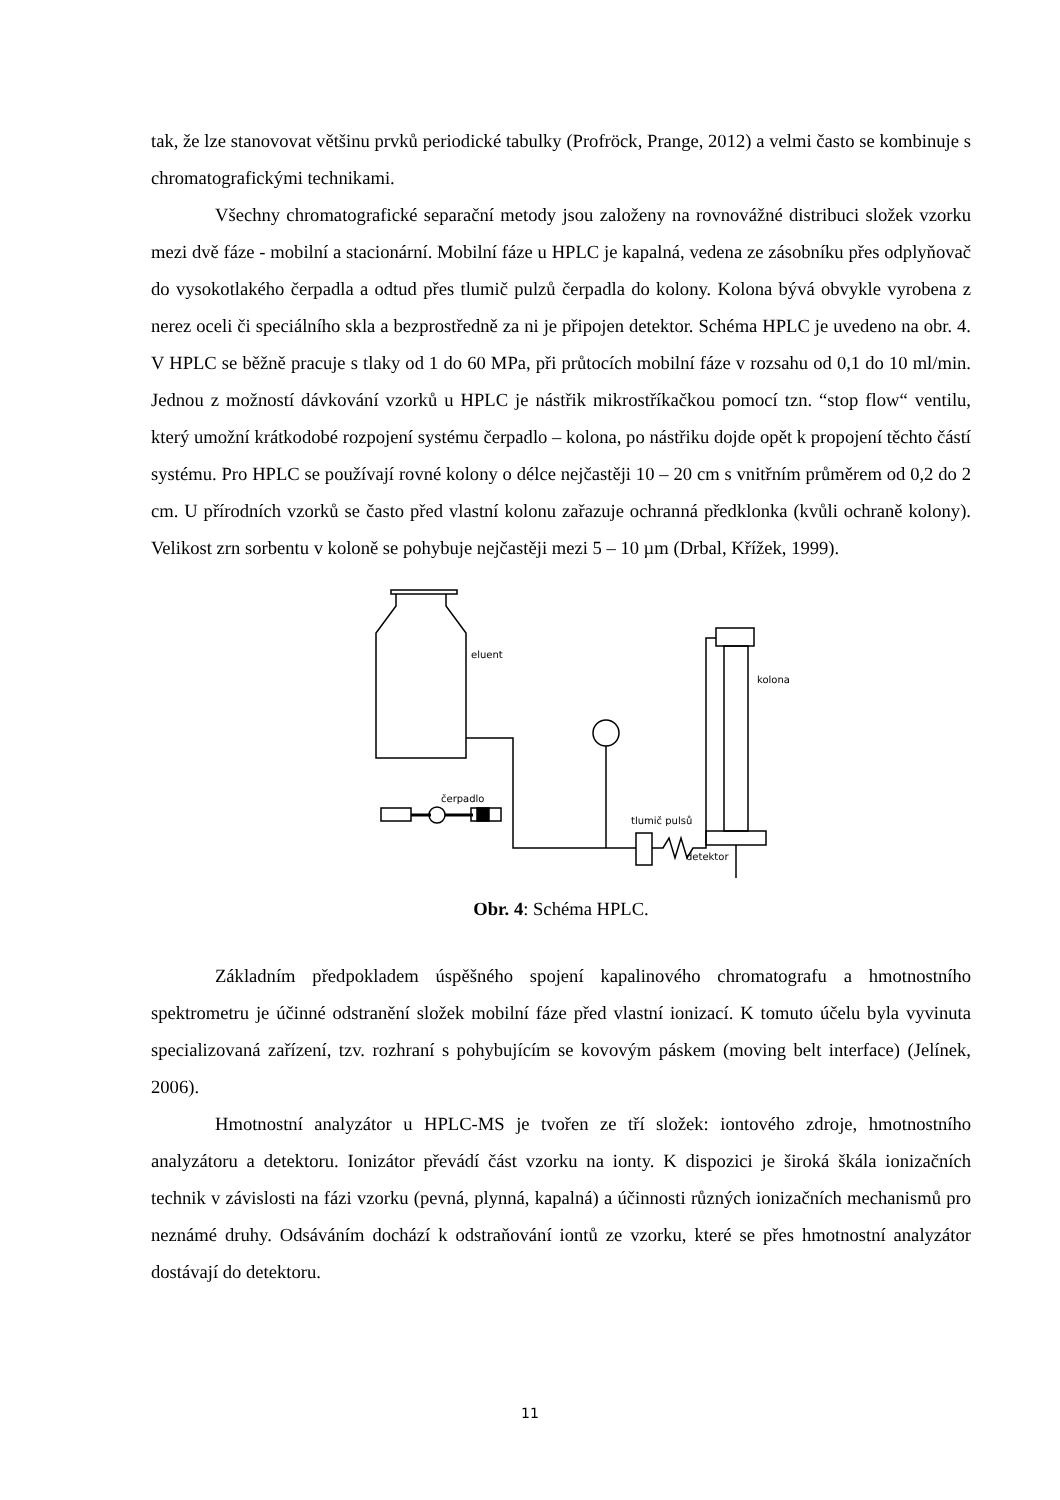tak, že lze stanovovat většinu prvků periodické tabulky (Profröck, Prange, 2012) a velmi často se kombinuje s chromatografickými technikami.
Všechny chromatografické separační metody jsou založeny na rovnovážné distribuci složek vzorku mezi dvě fáze - mobilní a stacionární. Mobilní fáze u HPLC je kapalná, vedena ze zásobníku přes odplyňovač do vysokotlakého čerpadla a odtud přes tlumič pulzů čerpadla do kolony. Kolona bývá obvykle vyrobena z nerez oceli či speciálního skla a bezprostředně za ni je připojen detektor. Schéma HPLC je uvedeno na obr. 4. V HPLC se běžně pracuje s tlaky od 1 do 60 MPa, při průtocích mobilní fáze v rozsahu od 0,1 do 10 ml/min. Jednou z možností dávkování vzorků u HPLC je nástřik mikrostříkačkou pomocí tzn. “stop flow“ ventilu, který umožní krátkodobé rozpojení systému čerpadlo – kolona, po nástřiku dojde opět k propojení těchto částí systému. Pro HPLC se používají rovné kolony o délce nejčastěji 10 – 20 cm s vnitřním průměrem od 0,2 do 2 cm. U přírodních vzorků se často před vlastní kolonu zařazuje ochranná předklonka (kvůli ochraně kolony). Velikost zrn sorbentu v koloně se pohybuje nejčastěji mezi 5 – 10 µm (Drbal, Křížek, 1999).
eluent
čerpadlo
tlumič pulsů
kolona
detektor
Obr. 4: Schéma HPLC.
Základním předpokladem úspěšného spojení kapalinového chromatografu a hmotnostního spektrometru je účinné odstranění složek mobilní fáze před vlastní ionizací. K tomuto účelu byla vyvinuta specializovaná zařízení, tzv. rozhraní s pohybujícím se kovovým páskem (moving belt interface) (Jelínek, 2006).
Hmotnostní analyzátor u HPLC-MS je tvořen ze tří složek: iontového zdroje, hmotnostního analyzátoru a detektoru. Ionizátor převádí část vzorku na ionty. K dispozici je široká škála ionizačních technik v závislosti na fázi vzorku (pevná, plynná, kapalná) a účinnosti různých ionizačních mechanismů pro neznámé druhy. Odsáváním dochází k odstraňování iontů ze vzorku, které se přes hmotnostní analyzátor dostávají do detektoru.
11